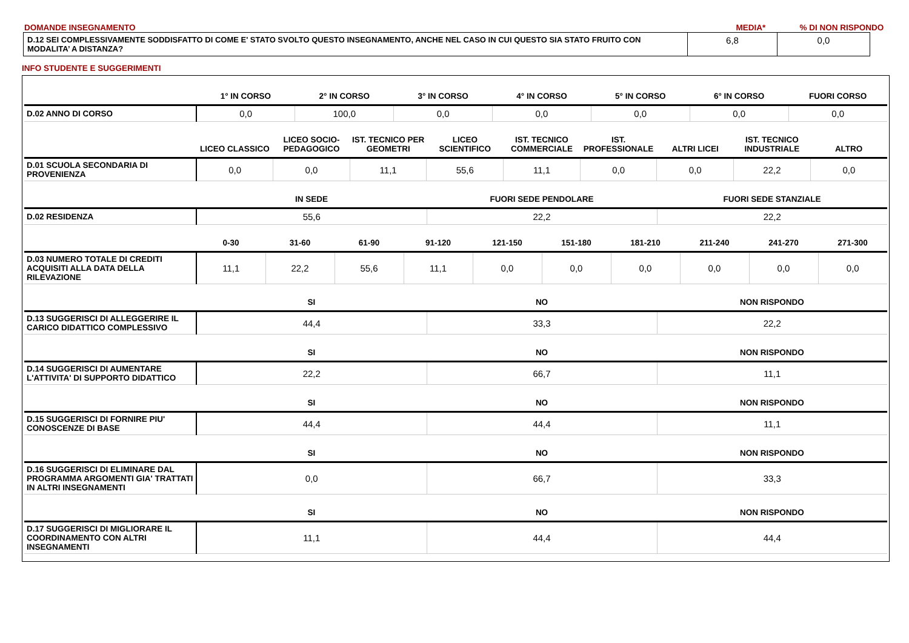DOMANDE INSEGNAMENTO
MEDIA*
% DI NON RISPONDO
| D.12 SEI COMPLESSIVAMENTE SODDISFATTO DI COME E' STATO SVOLTO QUESTO INSEGNAMENTO, ANCHE NEL CASO IN CUI QUESTO SIA STATO FRUITO CON MODALITA’ A DISTANZA? | 6,8 | 0,0 |
INFO STUDENTE E SUGGERIMENTI
| | 1° IN CORSO | 2° IN CORSO | 3° IN CORSO | 4° IN CORSO | 5° IN CORSO | 6° IN CORSO | FUORI CORSO |
| --- | --- | --- | --- | --- | --- | --- | --- |
| D.02 ANNO DI CORSO | 0,0 | 100,0 | 0,0 | 0,0 | 0,0 | 0,0 | 0,0 |
| | LICEO CLASSICO | LICEO SOCIO-PEDAGOGICO | IST. TECNICO PER GEOMETRI | LICEO SCIENTIFICO | IST. TECNICO COMMERCIALE | IST. PROFESSIONALE | ALTRI LICEI | IST. TECNICO INDUSTRIALE | ALTRO |
| --- | --- | --- | --- | --- | --- | --- | --- | --- | --- |
| D.01 SCUOLA SECONDARIA DI PROVENIENZA | 0,0 | 0,0 | 11,1 | 55,6 | 11,1 | 0,0 | 0,0 | 22,2 | 0,0 |
| | IN SEDE | FUORI SEDE PENDOLARE | FUORI SEDE STANZIALE |
| --- | --- | --- | --- |
| D.02 RESIDENZA | 55,6 | 22,2 | 22,2 |
| | 0-30 | 31-60 | 61-90 | 91-120 | 121-150 | 151-180 | 181-210 | 211-240 | 241-270 | 271-300 |
| --- | --- | --- | --- | --- | --- | --- | --- | --- | --- | --- |
| D.03 NUMERO TOTALE DI CREDITI ACQUISITI ALLA DATA DELLA RILEVAZIONE | 11,1 | 22,2 | 55,6 | 11,1 | 0,0 | 0,0 | 0,0 | 0,0 | 0,0 | 0,0 |
| | SI | NO | NON RISPONDO |
| --- | --- | --- | --- |
| D.13 SUGGERISCI DI ALLEGGERIRE IL CARICO DIDATTICO COMPLESSIVO | 44,4 | 33,3 | 22,2 |
| | SI | NO | NON RISPONDO |
| --- | --- | --- | --- |
| D.14 SUGGERISCI DI AUMENTARE L'ATTIVITA' DI SUPPORTO DIDATTICO | 22,2 | 66,7 | 11,1 |
| | SI | NO | NON RISPONDO |
| --- | --- | --- | --- |
| D.15 SUGGERISCI DI FORNIRE PIU' CONOSCENZE DI BASE | 44,4 | 44,4 | 11,1 |
| | SI | NO | NON RISPONDO |
| --- | --- | --- | --- |
| D.16 SUGGERISCI DI ELIMINARE DAL PROGRAMMA ARGOMENTI GIA' TRATTATI IN ALTRI INSEGNAMENTI | 0,0 | 66,7 | 33,3 |
| | SI | NO | NON RISPONDO |
| --- | --- | --- | --- |
| D.17 SUGGERISCI DI MIGLIORARE IL COORDINAMENTO CON ALTRI INSEGNAMENTI | 11,1 | 44,4 | 44,4 |